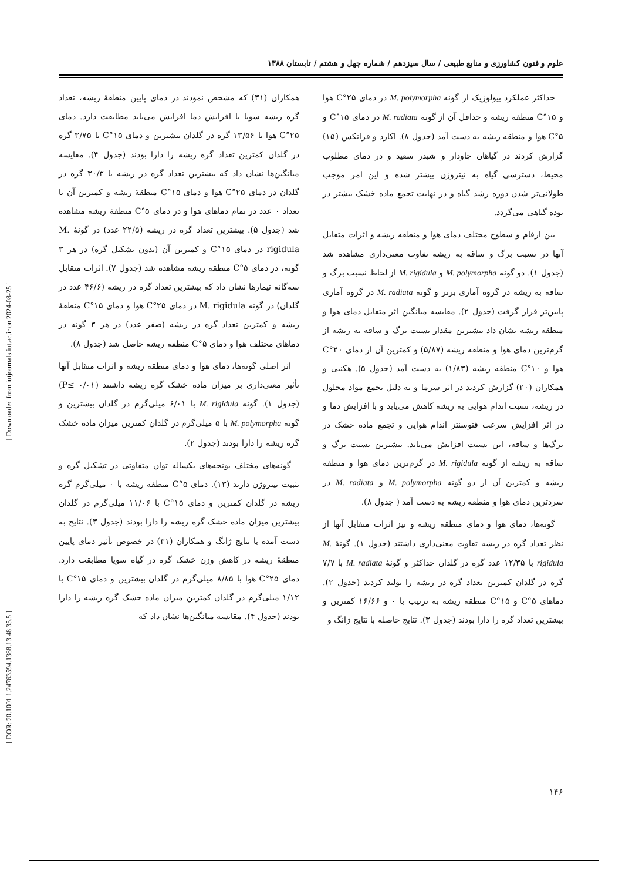[ Downloaded from iutjournals.iut.ac.ir on 2024-08-25 ]
[ DOR: 20.1001.1.24763594.1388.13.48.35.5 ]
علوم و فنون کشاورزی و منابع طبیعی / سال سیزدهم / شماره چهل و هشتم / تابستان ۱۳۸۸
حداکثر عملکرد بیولوژیک از گونه M. polymorpha در دمای ۲۵°C هوا و ۱۵°C منطقه ریشه و حداقل آن از گونه M. radiata در دمای ۱۵°C و ۵°C هوا و منطقه ریشه به دست آمد (جدول ۸). اکارد و فرانکس (۱۵) گزارش کردند در گیاهان چاودار و شبدر سفید و در دمای مطلوب محیط، دسترسی گیاه به نیتروژن بیشتر شده و این امر موجب طولانی‌تر شدن دوره رشد گیاه و در نهایت تجمع ماده خشک بیشتر در توده گیاهی می‌گردد.
بین ارقام و سطوح مختلف دمای هوا و منطقه ریشه و اثرات متقابل آنها در نسبت برگ و ساقه به ریشه تفاوت معنی‌داری مشاهده شد (جدول ۱). دو گونه M. polymorpha و M. rigidula از لحاظ نسبت برگ و ساقه به ریشه در گروه آماری برتر و گونه M. radiata در گروه آماری پایین‌تر قرار گرفت (جدول ۲). مقایسه میانگین اثر متقابل دمای هوا و منطقه ریشه نشان داد بیشترین مقدار نسبت برگ و ساقه به ریشه از گرم‌ترین دمای هوا و منطقه ریشه (۵/۸۷) و کمترین آن از دمای ۲۰°C هوا و ۱۰°C منطقه ریشه (۱/۸۳) به دست آمد (جدول ۵). هکنبی و همکاران (۲۰) گزارش کردند در اثر سرما و به دلیل تجمع مواد محلول در ریشه، نسبت اندام هوایی به ریشه کاهش می‌یابد و با افزایش دما و در اثر افزایش سرعت فتوسنتز اندام هوایی و تجمع ماده خشک در برگ‌ها و ساقه، این نسبت افزایش می‌یابد. بیشترین نسبت برگ و ساقه به ریشه از گونه M. rigidula در گرم‌ترین دمای هوا و منطقه ریشه و کمترین آن از دو گونه M. polymorpha و M. radiata در سردترین دمای هوا و منطقه ریشه به دست آمد ( جدول ۸).
گونه‌ها، دمای هوا و دمای منطقه ریشه و نیز اثرات متقابل آنها از نظر تعداد گره در ریشه تفاوت معنی‌داری داشتند (جدول ۱). گونهٔ M. rigidula با ۱۲/۳۵ عدد گره در گلدان حداکثر و گونهٔ M. radiata با ۷/۷ گره در گلدان کمترین تعداد گره در ریشه را تولید کردند (جدول ۲). دماهای ۵°C و ۱۵°C منطقه ریشه به ترتیب با ۰ و ۱۶/۶۶ کمترین و بیشترین تعداد گره را دارا بودند (جدول ۳). نتایج حاصله با نتایج ژانگ و
همکاران (۳۱) که مشخص نمودند در دمای پایین منطقهٔ ریشه، تعداد گره ریشه سویا با افزایش دما افزایش می‌یابد مطابقت دارد. دمای ۲۵°C هوا با ۱۳/۵۶ گره در گلدان بیشترین و دمای ۱۵°C با ۳/۷۵ گره در گلدان کمترین تعداد گره ریشه را دارا بودند (جدول ۴). مقایسه میانگین‌ها نشان داد که بیشترین تعداد گره در ریشه با ۳۰/۳ گره در گلدان در دمای ۲۵°C هوا و دمای ۱۵°C منطقهٔ ریشه و کمترین آن با تعداد ۰ عدد در تمام دماهای هوا و در دمای ۵°C منطقهٔ ریشه مشاهده شد (جدول ۵). بیشترین تعداد گره در ریشه (۲۲/۵ عدد) در گونهٔ M. rigidula در دمای ۱۵°C و کمترین آن (بدون تشکیل گره) در هر ۳ گونه، در دمای ۵°C منطقه ریشه مشاهده شد (جدول ۷). اثرات متقابل سه‌گانه تیمارها نشان داد که بیشترین تعداد گره در ریشه (۴۶/۶ عدد در گلدان) در گونه M. rigidula در دمای ۲۵°C هوا و دمای ۱۵°C منطقهٔ ریشه و کمترین تعداد گره در ریشه (صفر عدد) در هر ۳ گونه در دماهای مختلف هوا و دمای ۵°C منطقه ریشه حاصل شد (جدول ۸).
اثر اصلی گونه‌ها، دمای هوا و دمای منطقه ریشه و اثرات متقابل آنها تأثیر معنی‌داری بر میزان ماده خشک گره ریشه داشتند (P≤ ۰/۰۱) (جدول ۱). گونه M. rigidula با ۶/۰۱ میلی‌گرم در گلدان بیشترین و گونه M. polymorpha با ۵ میلی‌گرم در گلدان کمترین میزان ماده خشک گره ریشه را دارا بودند (جدول ۲).
گونه‌های مختلف یونجه‌های یکساله توان متفاوتی در تشکیل گره و تثبیت نیتروژن دارند (۱۳). دمای ۵°C منطقه ریشه با ۰ میلی‌گرم گره ریشه در گلدان کمترین و دمای ۱۵°C با ۱۱/۰۶ میلی‌گرم در گلدان بیشترین میزان ماده خشک گره ریشه را دارا بودند (جدول ۳). نتایج به دست آمده با نتایج ژانگ و همکاران (۳۱) در خصوص تأثیر دمای پایین منطقهٔ ریشه در کاهش وزن خشک گره در گیاه سویا مطابقت دارد. دمای ۲۵°C هوا با ۸/۸۵ میلی‌گرم در گلدان بیشترین و دمای ۱۵°C با ۱/۱۲ میلی‌گرم در گلدان کمترین میزان ماده خشک گره ریشه را دارا بودند (جدول ۴). مقایسه میانگین‌ها نشان داد که
۱۴۶